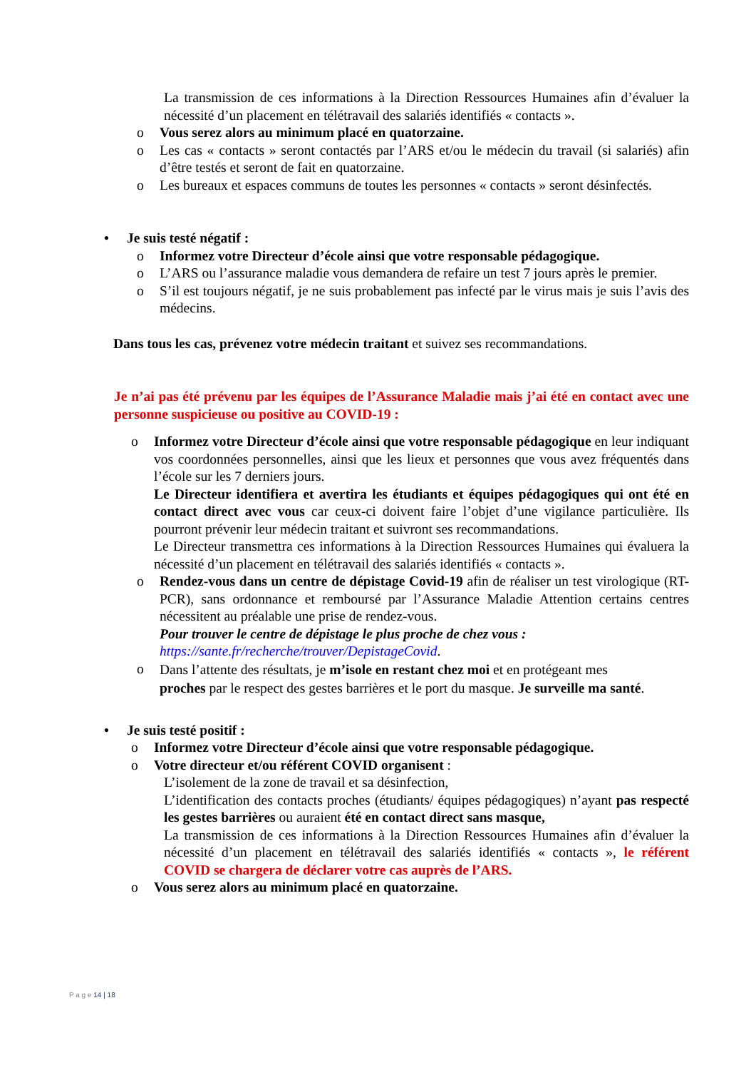La transmission de ces informations à la Direction Ressources Humaines afin d’évaluer la nécessité d’un placement en télétravail des salariés identifiés « contacts ».
o Vous serez alors au minimum placé en quatorzaine.
o Les cas « contacts » seront contactés par l’ARS et/ou le médecin du travail (si salariés) afin d’être testés et seront de fait en quatorzaine.
o Les bureaux et espaces communs de toutes les personnes « contacts » seront désinfectés.
• Je suis testé négatif :
o Informez votre Directeur d’école ainsi que votre responsable pédagogique.
o L’ARS ou l’assurance maladie vous demandera de refaire un test 7 jours après le premier.
o S’il est toujours négatif, je ne suis probablement pas infecté par le virus mais je suis l’avis des médecins.
Dans tous les cas, prévenez votre médecin traitant et suivez ses recommandations.
Je n’ai pas été prévenu par les équipes de l’Assurance Maladie mais j’ai été en contact avec une personne suspicieuse ou positive au COVID-19 :
o Informez votre Directeur d’école ainsi que votre responsable pédagogique en leur indiquant vos coordonnées personnelles, ainsi que les lieux et personnes que vous avez fréquentés dans l’école sur les 7 derniers jours.
Le Directeur identifiera et avertira les étudiants et équipes pédagogiques qui ont été en contact direct avec vous car ceux-ci doivent faire l’objet d’une vigilance particulière. Ils pourront prévenir leur médecin traitant et suivront ses recommandations.
Le Directeur transmettra ces informations à la Direction Ressources Humaines qui évaluera la nécessité d’un placement en télétravail des salariés identifiés « contacts ».
o Rendez-vous dans un centre de dépistage Covid-19 afin de réaliser un test virologique (RT-PCR), sans ordonnance et remboursé par l’Assurance Maladie Attention certains centres nécessitent au préalable une prise de rendez-vous.
Pour trouver le centre de dépistage le plus proche de chez vous :
https://sante.fr/recherche/trouver/DepistageCovid.
o Dans l’attente des résultats, je m’isole en restant chez moi et en protégeant mes proches par le respect des gestes barrières et le port du masque. Je surveille ma santé.
• Je suis testé positif :
o Informez votre Directeur d’école ainsi que votre responsable pédagogique.
o Votre directeur et/ou référent COVID organisent :
L’isolement de la zone de travail et sa désinfection,
L’identification des contacts proches (étudiants/ équipes pédagogiques) n’ayant pas respecté les gestes barrières ou auraient été en contact direct sans masque,
La transmission de ces informations à la Direction Ressources Humaines afin d’évaluer la nécessité d’un placement en télétravail des salariés identifiés « contacts », le référent COVID se chargera de déclarer votre cas auprès de l’ARS.
o Vous serez alors au minimum placé en quatorzaine.
P a g e 14 | 18